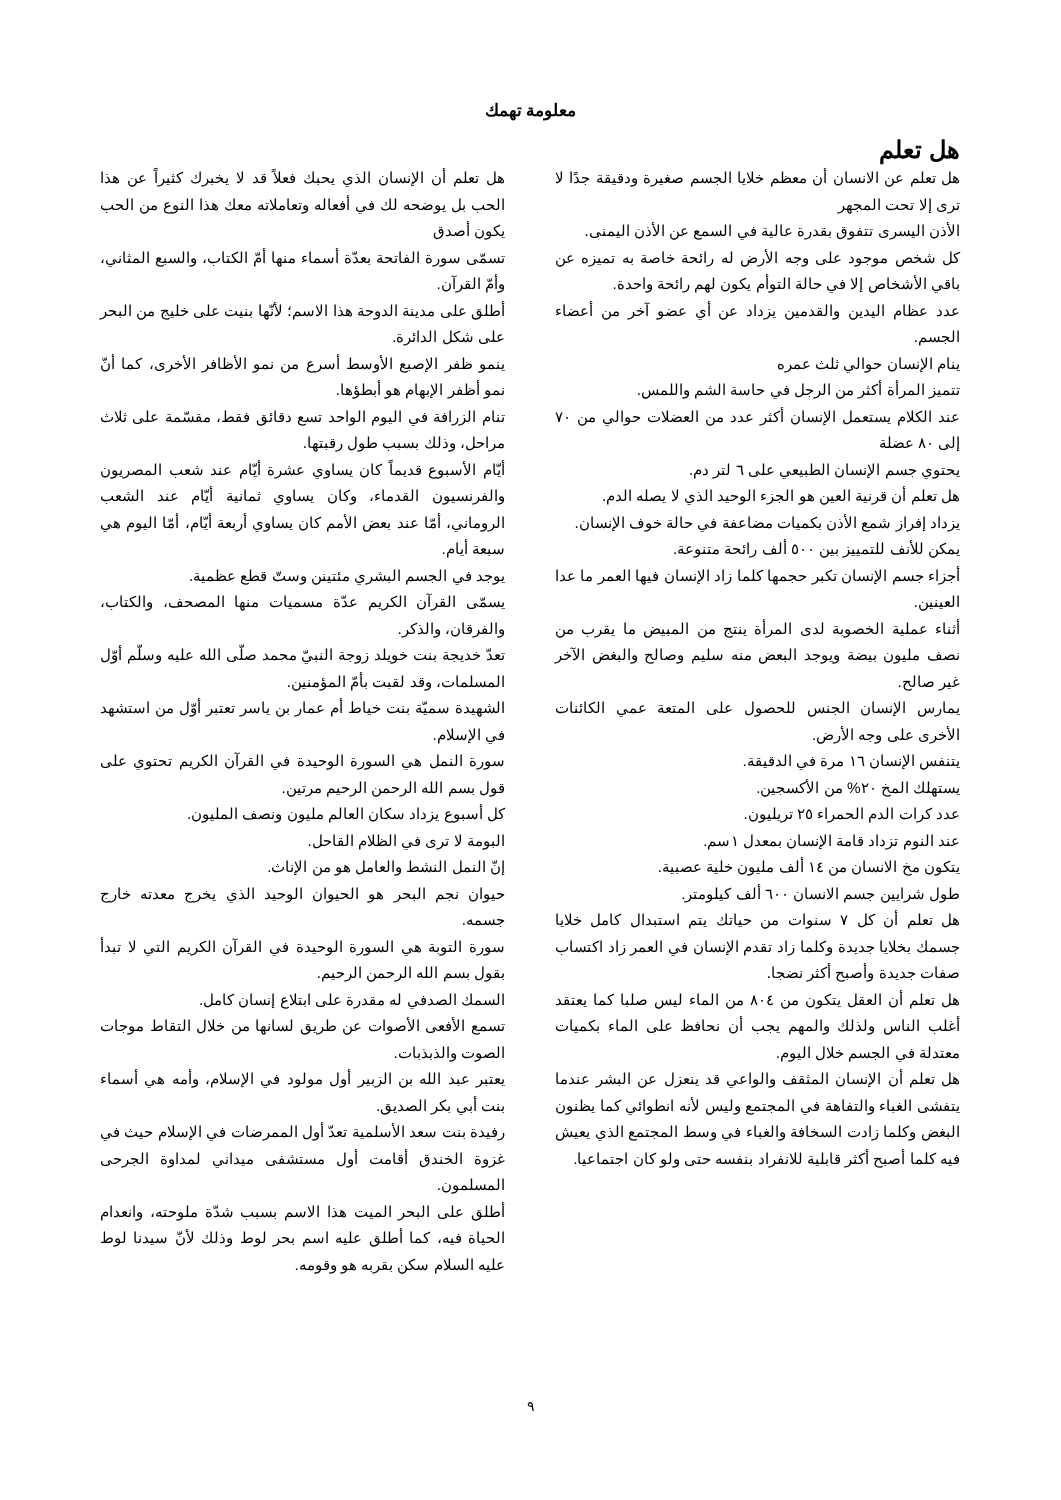معلومة تهمك
هل تعلم
هل تعلم عن الانسان أن معظم خلايا الجسم صغيرة ودقيقة جدًا لا ترى إلا تحت المجهر
الأذن اليسرى تتفوق بقدرة عالية في السمع عن الأذن اليمنى.
كل شخص موجود على وجه الأرض له رائحة خاصة به تميزه عن باقي الأشخاص إلا في حالة التوأم يكون لهم رائحة واحدة.
عدد عظام اليدين والقدمين يزداد عن أي عضو آخر من أعضاء الجسم.
ينام الإنسان حوالي ثلث عمره
تتميز المرأة أكثر من الرجل في حاسة الشم واللمس.
عند الكلام يستعمل الإنسان أكثر عدد من العضلات حوالي من ٧٠ إلى ٨٠ عضلة
يحتوي جسم الإنسان الطبيعي على ٦ لتر دم.
هل تعلم أن قرنية العين هو الجزء الوحيد الذي لا يصله الدم.
يزداد إفراز شمع الأذن بكميات مضاعفة في حالة خوف الإنسان.
يمكن للأنف للتمييز بين ٥٠٠ ألف رائحة متنوعة.
أجزاء جسم الإنسان تكبر حجمها كلما زاد الإنسان فيها العمر ما عدا العينين.
أثناء عملية الخصوبة لدى المرأة ينتج من المبيض ما يقرب من نصف مليون بيضة ويوجد البعض منه سليم وصالح والبغض الآخر غير صالح.
يمارس الإنسان الجنس للحصول على المتعة عمي الكائنات الأخرى على وجه الأرض.
يتنفس الإنسان ١٦ مرة في الدقيقة.
يستهلك المخ ٢٠% من الأكسجين.
عدد كرات الدم الحمراء ٢٥ تريليون.
عند النوم تزداد قامة الإنسان بمعدل ١سم.
يتكون مخ الانسان من ١٤ ألف مليون خلية عصبية.
طول شرايين جسم الانسان ٦٠٠ ألف كيلومتر.
هل تعلم أن كل ٧ سنوات من حياتك يتم استبدال كامل خلايا جسمك بخلايا جديدة وكلما زاد تقدم الإنسان في العمر زاد اكتساب صفات جديدة وأصبح أكثر نضجا.
هل تعلم أن العقل يتكون من ٨٠٤ من الماء ليس صلبا كما يعتقد أغلب الناس ولذلك والمهم يجب أن نحافظ على الماء بكميات معتدلة في الجسم خلال اليوم.
هل تعلم أن الإنسان المثقف والواعي قد ينعزل عن البشر عندما يتفشى الغباء والتفاهة في المجتمع وليس لأنه انطوائي كما يظنون البغض وكلما زادت السخافة والغباء في وسط المجتمع الذي يعيش فيه كلما أصبح أكثر قابلية للانفراد بنفسه حتى ولو كان اجتماعيا.
هل تعلم أن الإنسان الذي يحبك فعلاً قد لا يخبرك كثيراً عن هذا الحب بل يوضحه لك في أفعاله وتعاملاته معك هذا النوع من الحب يكون أصدق
تسمّى سورة الفاتحة بعدّة أسماء منها أمّ الكتاب، والسبع المثاني، وأمّ القرآن.
أطلق على مدينة الدوحة هذا الاسم؛ لأنّها بنيت على خليج من البحر على شكل الدائرة.
ينمو ظفر الإصبع الأوسط أسرع من نمو الأظافر الأخرى، كما أنّ نمو أظفر الإبهام هو أبطؤها.
تنام الزرافة في اليوم الواحد تسع دقائق فقط، مقسّمة على ثلاث مراحل، وذلك بسبب طول رقبتها.
أيّام الأسبوع قديماً كان يساوي عشرة أيّام عند شعب المصريون والفرنسيون القدماء، وكان يساوي ثمانية أيّام عند الشعب الروماني، أمّا عند بعض الأمم كان يساوي أربعة أيّام، أمّا اليوم هي سبعة أيام.
يوجد في الجسم البشري مئتينن وستّ قطع عظمية.
يسمّى القرآن الكريم عدّة مسميات منها المصحف، والكتاب، والفرقان، والذكر.
تعدّ خديجة بنت خويلد زوجة النبيّ محمد صلّى الله عليه وسلّم أوّل المسلمات، وقد لقبت بأمّ المؤمنين.
الشهيدة سميّة بنت خياط أم عمار بن ياسر تعتبر أوّل من استشهد في الإسلام.
سورة النمل هي السورة الوحيدة في القرآن الكريم تحتوي على قول بسم الله الرحمن الرحيم مرتين.
كل أسبوع يزداد سكان العالم مليون ونصف المليون.
البومة لا ترى في الظلام القاحل.
إنّ النمل النشط والعامل هو من الإناث.
حيوان نجم البحر هو الحيوان الوحيد الذي يخرج معدته خارج جسمه.
سورة التوبة هي السورة الوحيدة في القرآن الكريم التي لا تبدأ بقول بسم الله الرحمن الرحيم.
السمك الصدفي له مقدرة على ابتلاع إنسان كامل.
تسمع الأفعى الأصوات عن طريق لسانها من خلال التقاط موجات الصوت والذبذبات.
يعتبر عبد الله بن الزبير أول مولود في الإسلام، وأمه هي أسماء بنت أبي بكر الصديق.
رفيدة بنت سعد الأسلمية تعدّ أول الممرضات في الإسلام حيث في غزوة الخندق أقامت أول مستشفى ميداني لمداوة الجرحى المسلمون.
أطلق على البحر الميت هذا الاسم بسبب شدّة ملوحته، وانعدام الحياة فيه، كما أطلق عليه اسم بحر لوط وذلك لأنّ سيدنا لوط عليه السلام سكن بقربه هو وقومه.
٩